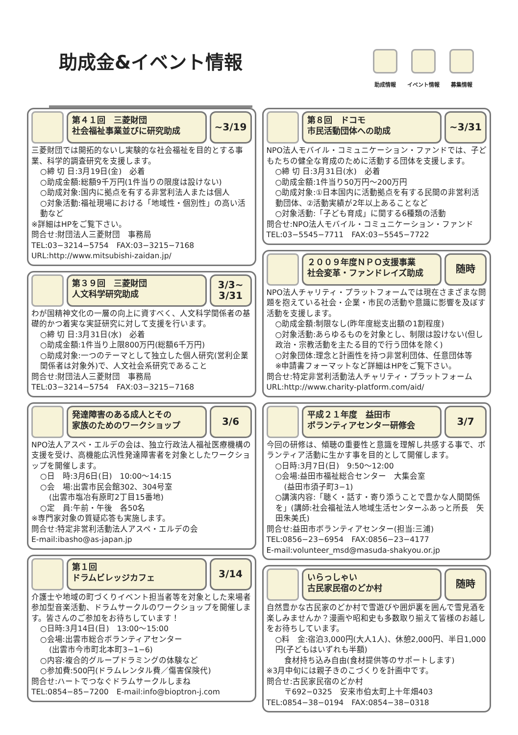助成金&イベント情報
助成情報 イベント情報 募集情報
第４１回　三菱財団
社会福祉事業並びに研究助成
~3/19
三菱財団では開拓的ないし実験的な社会福祉を目的とする事業、科学的調査研究を支援します。
○締 切 日:3月19日(金)　必着
○助成金額:総額9千万円(1件当りの限度は設けない)
○助成対象:国内に拠点を有する非営利法人または個人
○対象活動:福祉現場における「地域性・個別性」の高い活動など
※詳細はHPをご覧下さい。
問合せ:財団法人三菱財団　事務局
TEL:03−3214−5754　FAX:03−3215−7168
URL:http://www.mitsubishi-zaidan.jp/
第３９回　三菱財団
人文科学研究助成
3/3~
3/31
わが国精神文化の一層の向上に資すべく、人文科学関係者の基礎的かつ着実な実証研究に対して支援を行います。
○締 切 日:3月31日(水)　必着
○助成金額:1件当り上限800万円(総額6千万円)
○助成対象:一つのテーマとして独立した個人研究(営利企業関係者は対象外)で、人文社会系研究であること
問合せ:財団法人三菱財団　事務局
TEL:03−3214−5754　FAX:03−3215−7168
発達障害のある成人とその
家族のためのワークショップ
3/6
NPO法人アスペ・エルデの会は、独立行政法人福祉医療機構の支援を受け、高機能広汎性発達障害者を対象としたワークショップを開催します。
○日　時:3月6日(日)　10:00～14:15
○会　場:出雲市民会館302、304号室
(出雲市塩冶有原町2丁目15番地)
○定　員:午前・午後　各50名
※専門家対象の質疑応答も実施します。
問合せ:特定非営利活動法人アスペ・エルデの会
E-mail:ibasho@as-japan.jp
第１回
ドラムビレッジカフェ
3/14
介護士や地域の町づくりイベント担当者等を対象とした来場者参加型音楽活動、ドラムサークルのワークショップを開催します。皆さんのご参加をお待ちしています！
○日時:3月14日(日)　13:00～15:00
○会場:出雲市総合ボランティアセンター
(出雲市今市町北本町3−1−6)
○内容:複合的グループドラミングの体験など
○参加費:500円(ドラムレンタル費／傷害保険代)
問合せ:ハートでつなぐドラムサークルしまね
TEL:0854−85−7200　E-mail:info@bioptron-j.com
第８回　ドコモ
市民活動団体への助成
~3/31
NPO法人モバイル・コミュニケーション・ファンドでは、子どもたちの健全な育成のために活動する団体を支援します。
○締 切 日:3月31日(水)　必着
○助成金額:1件当り50万円～200万円
○助成対象:①日本国内に活動拠点を有する民間の非営利活動団体、②活動実績が2年以上あることなど
○対象活動:「子ども育成」に関する6種類の活動
問合せ:NPO法人モバイル・コミュニケーション・ファンド
TEL:03−5545−7711　FAX:03−5545−7722
２００９年度ＮＰＯ支援事業
社会変革・ファンドレイズ助成
随時
NPO法人チャリティ・プラットフォームでは現在さまざまな問題を抱えている社会・企業・市民の活動や意識に影響を及ぼす活動を支援します。
○助成金額:制限なし(昨年度総支出額の1割程度)
○対象活動:あらゆるものを対象とし、制限は設けない(但し政治・宗教活動を主たる目的で行う団体を除く)
○対象団体:理念と計画性を持つ非営利団体、任意団体等
※申請書フォーマットなど詳細はHPをご覧下さい。
問合せ:特定非営利活動法人チャリティ・プラットフォーム
URL:http://www.charity-platform.com/aid/
平成２１年度　益田市
ボランティアセンター研修会
3/7
今回の研修は、傾聴の重要性と意識を理解し共感する事で、ボランティア活動に生かす事を目的として開催します。
○日時:3月7日(日)　9:50～12:00
○会場:益田市福祉総合センター　大集会室
(益田市須子町3−1)
○講演内容:「聴く・話す・寄り添うことで豊かな人間関係を」(講師:社会福祉法人地域生活センターふあっと所長　矢田朱美氏)
問合せ:益田市ボランティアセンター(担当:三浦)
TEL:0856−23−6954　FAX:0856−23−4177
E-mail:volunteer_msd@masuda-shakyou.or.jp
いらっしゃい
古民家民宿のどか村
随時
自然豊かな古民家のどか村で雪遊びや囲炉裏を囲んで雪見酒を楽しみませんか？漫画や昭和史も多数取り揃えて皆様のお越しをお待ちしています。
○料　金:宿泊3,000円(大人1人)、休憩2,000円、半日1,000円(子どもはいずれも半額)
食材持ち込み自由(食材提供等のサポートします)
※3月中旬には親子きのこづくりを計画中です。
問合せ:古民家民宿のどか村
〒692−0325　安来市伯太町上十年畑403
TEL:0854−38−0194　FAX:0854−38−0318